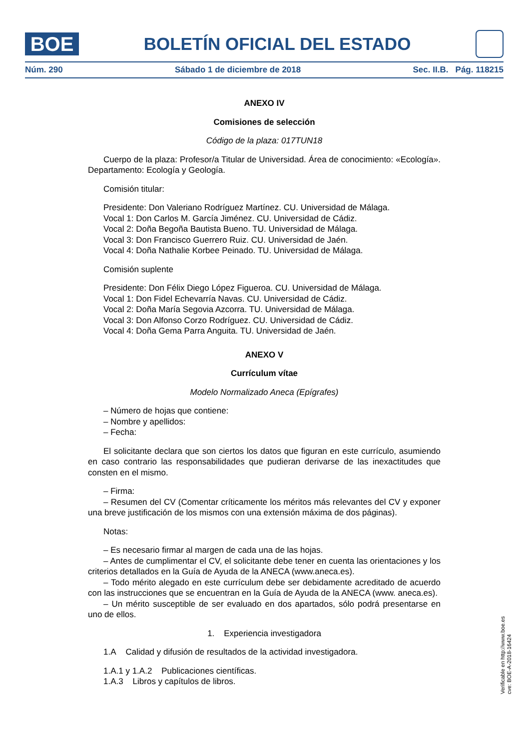BOE
BOLETÍN OFICIAL DEL ESTADO
Núm. 290 Sábado 1 de diciembre de 2018 Sec. II.B. Pág. 118215
ANEXO IV
Comisiones de selección
Código de la plaza: 017TUN18
Cuerpo de la plaza: Profesor/a Titular de Universidad. Área de conocimiento: «Ecología». Departamento: Ecología y Geología.
Comisión titular:
Presidente: Don Valeriano Rodríguez Martínez. CU. Universidad de Málaga.
Vocal 1: Don Carlos M. García Jiménez. CU. Universidad de Cádiz.
Vocal 2: Doña Begoña Bautista Bueno. TU. Universidad de Málaga.
Vocal 3: Don Francisco Guerrero Ruiz. CU. Universidad de Jaén.
Vocal 4: Doña Nathalie Korbee Peinado. TU. Universidad de Málaga.
Comisión suplente
Presidente: Don Félix Diego López Figueroa. CU. Universidad de Málaga.
Vocal 1: Don Fidel Echevarría Navas. CU. Universidad de Cádiz.
Vocal 2: Doña María Segovia Azcorra. TU. Universidad de Málaga.
Vocal 3: Don Alfonso Corzo Rodríguez. CU. Universidad de Cádiz.
Vocal 4: Doña Gema Parra Anguita. TU. Universidad de Jaén.
ANEXO V
Currículum vítae
Modelo Normalizado Aneca (Epígrafes)
– Número de hojas que contiene:
– Nombre y apellidos:
– Fecha:
El solicitante declara que son ciertos los datos que figuran en este currículo, asumiendo en caso contrario las responsabilidades que pudieran derivarse de las inexactitudes que consten en el mismo.
– Firma:
– Resumen del CV (Comentar críticamente los méritos más relevantes del CV y exponer una breve justificación de los mismos con una extensión máxima de dos páginas).
Notas:
– Es necesario firmar al margen de cada una de las hojas.
– Antes de cumplimentar el CV, el solicitante debe tener en cuenta las orientaciones y los criterios detallados en la Guía de Ayuda de la ANECA (www.aneca.es).
– Todo mérito alegado en este currículum debe ser debidamente acreditado de acuerdo con las instrucciones que se encuentran en la Guía de Ayuda de la ANECA (www. aneca.es).
– Un mérito susceptible de ser evaluado en dos apartados, sólo podrá presentarse en uno de ellos.
1. Experiencia investigadora
1.A Calidad y difusión de resultados de la actividad investigadora.
1.A.1 y 1.A.2 Publicaciones científicas.
1.A.3 Libros y capítulos de libros.
Verificable en http://www.boe.es
cve: BOE-A-2018-16424